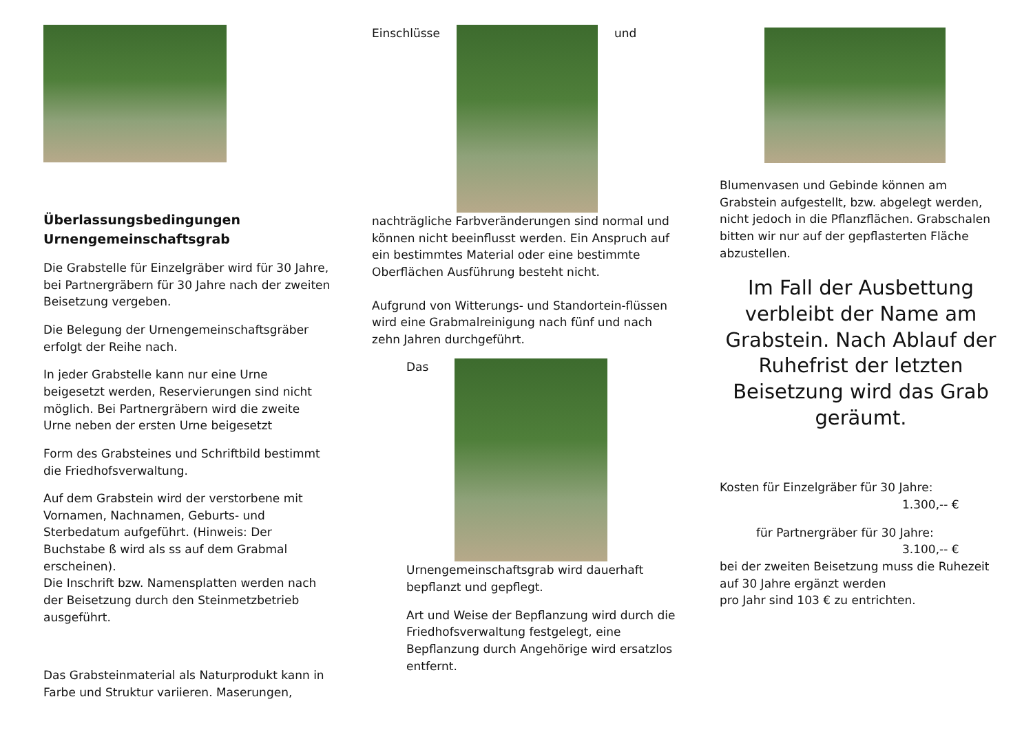Überlassungsbedingungen
Urnengemeinschaftsgrab
Die Grabstelle für Einzelgräber wird für 30 Jahre, bei Partnergräbern für 30 Jahre nach der zweiten Beisetzung vergeben.
Die Belegung der Urnengemeinschaftsgräber erfolgt der Reihe nach.
In jeder Grabstelle kann nur eine Urne beigesetzt werden, Reservierungen sind nicht möglich. Bei Partnergräbern wird die zweite Urne neben der ersten Urne beigesetzt
Form des Grabsteines und Schriftbild bestimmt die Friedhofsverwaltung.
Auf dem Grabstein wird der verstorbene mit Vornamen, Nachnamen, Geburts- und Sterbedatum aufgeführt. (Hinweis: Der Buchstabe ß wird als ss auf dem Grabmal erscheinen).
Die Inschrift bzw. Namensplatten werden nach der Beisetzung durch den Steinmetzbetrieb ausgeführt.
Das Grabsteinmaterial als Naturprodukt kann in Farbe und Struktur variieren. Maserungen,
Einschlüsse und
nachträgliche Farbveränderungen sind normal und können nicht beeinflusst werden. Ein Anspruch auf ein bestimmtes Material oder eine bestimmte Oberflächen Ausführung besteht nicht.
Aufgrund von Witterungs- und Standortein-flüssen wird eine Grabmalreinigung nach fünf und nach zehn Jahren durchgeführt.
Das
Urnengemeinschaftsgrab wird dauerhaft bepflanzt und gepflegt.
Art und Weise der Bepflanzung wird durch die Friedhofsverwaltung festgelegt, eine Bepflanzung durch Angehörige wird ersatzlos entfernt.
Blumenvasen und Gebinde können am Grabstein aufgestellt, bzw. abgelegt werden, nicht jedoch in die Pflanzflächen. Grabschalen bitten wir nur auf der gepflasterten Fläche abzustellen.
Im Fall der Ausbettung verbleibt der Name am Grabstein. Nach Ablauf der Ruhefrist der letzten Beisetzung wird das Grab geräumt.
Kosten für Einzelgräber für 30 Jahre:
1.300,-- €
für Partnergräber für 30 Jahre:
3.100,-- €
bei der zweiten Beisetzung muss die Ruhezeit auf 30 Jahre ergänzt werden
pro Jahr sind 103 € zu entrichten.